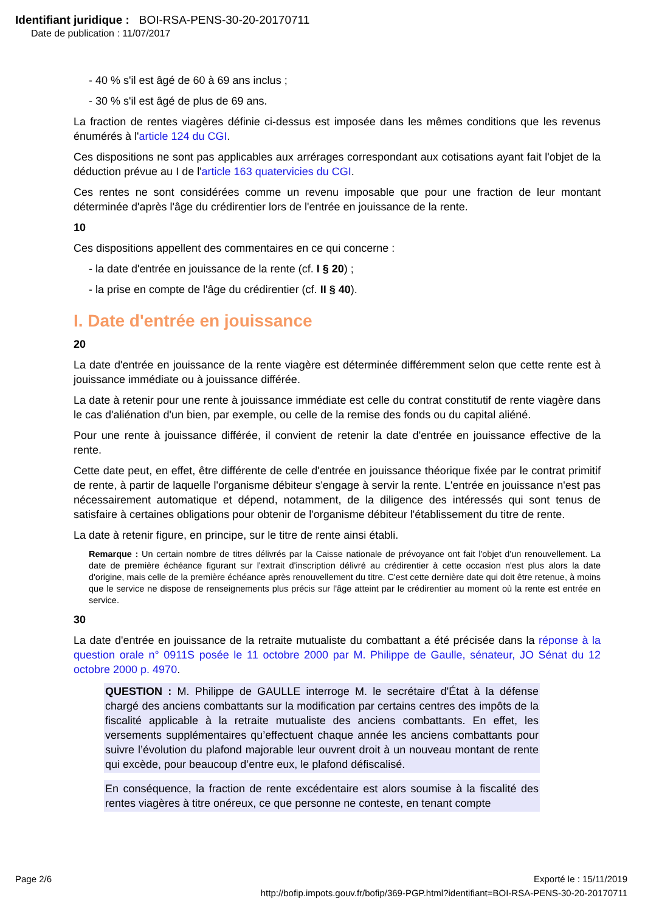Identifiant juridique : BOI-RSA-PENS-30-20-20170711
Date de publication : 11/07/2017
- 40 % s'il est âgé de 60 à 69 ans inclus ;
- 30 % s'il est âgé de plus de 69 ans.
La fraction de rentes viagères définie ci-dessus est imposée dans les mêmes conditions que les revenus énumérés à l'article 124 du CGI.
Ces dispositions ne sont pas applicables aux arrérages correspondant aux cotisations ayant fait l'objet de la déduction prévue au I de l'article 163 quatervicies du CGI.
Ces rentes ne sont considérées comme un revenu imposable que pour une fraction de leur montant déterminée d'après l'âge du crédirentier lors de l'entrée en jouissance de la rente.
10
Ces dispositions appellent des commentaires en ce qui concerne :
- la date d'entrée en jouissance de la rente (cf. I § 20) ;
- la prise en compte de l'âge du crédirentier (cf. II § 40).
I. Date d'entrée en jouissance
20
La date d'entrée en jouissance de la rente viagère est déterminée différemment selon que cette rente est à jouissance immédiate ou à jouissance différée.
La date à retenir pour une rente à jouissance immédiate est celle du contrat constitutif de rente viagère dans le cas d'aliénation d'un bien, par exemple, ou celle de la remise des fonds ou du capital aliéné.
Pour une rente à jouissance différée, il convient de retenir la date d'entrée en jouissance effective de la rente.
Cette date peut, en effet, être différente de celle d'entrée en jouissance théorique fixée par le contrat primitif de rente, à partir de laquelle l'organisme débiteur s'engage à servir la rente. L'entrée en jouissance n'est pas nécessairement automatique et dépend, notamment, de la diligence des intéressés qui sont tenus de satisfaire à certaines obligations pour obtenir de l'organisme débiteur l'établissement du titre de rente.
La date à retenir figure, en principe, sur le titre de rente ainsi établi.
Remarque : Un certain nombre de titres délivrés par la Caisse nationale de prévoyance ont fait l'objet d'un renouvellement. La date de première échéance figurant sur l'extrait d'inscription délivré au crédirentier à cette occasion n'est plus alors la date d'origine, mais celle de la première échéance après renouvellement du titre. C'est cette dernière date qui doit être retenue, à moins que le service ne dispose de renseignements plus précis sur l'âge atteint par le crédirentier au moment où la rente est entrée en service.
30
La date d'entrée en jouissance de la retraite mutualiste du combattant a été précisée dans la réponse à la question orale n° 0911S posée le 11 octobre 2000 par M. Philippe de Gaulle, sénateur, JO Sénat du 12 octobre 2000 p. 4970.
QUESTION : M. Philippe de GAULLE interroge M. le secrétaire d'État à la défense chargé des anciens combattants sur la modification par certains centres des impôts de la fiscalité applicable à la retraite mutualiste des anciens combattants. En effet, les versements supplémentaires qu’effectuent chaque année les anciens combattants pour suivre l’évolution du plafond majorable leur ouvrent droit à un nouveau montant de rente qui excède, pour beaucoup d’entre eux, le plafond défiscalisé.
En conséquence, la fraction de rente excédentaire est alors soumise à la fiscalité des rentes viagères à titre onéreux, ce que personne ne conteste, en tenant compte
Page 2/6 Exporté le : 15/11/2019
http://bofip.impots.gouv.fr/bofip/369-PGP.html?identifiant=BOI-RSA-PENS-30-20-20170711